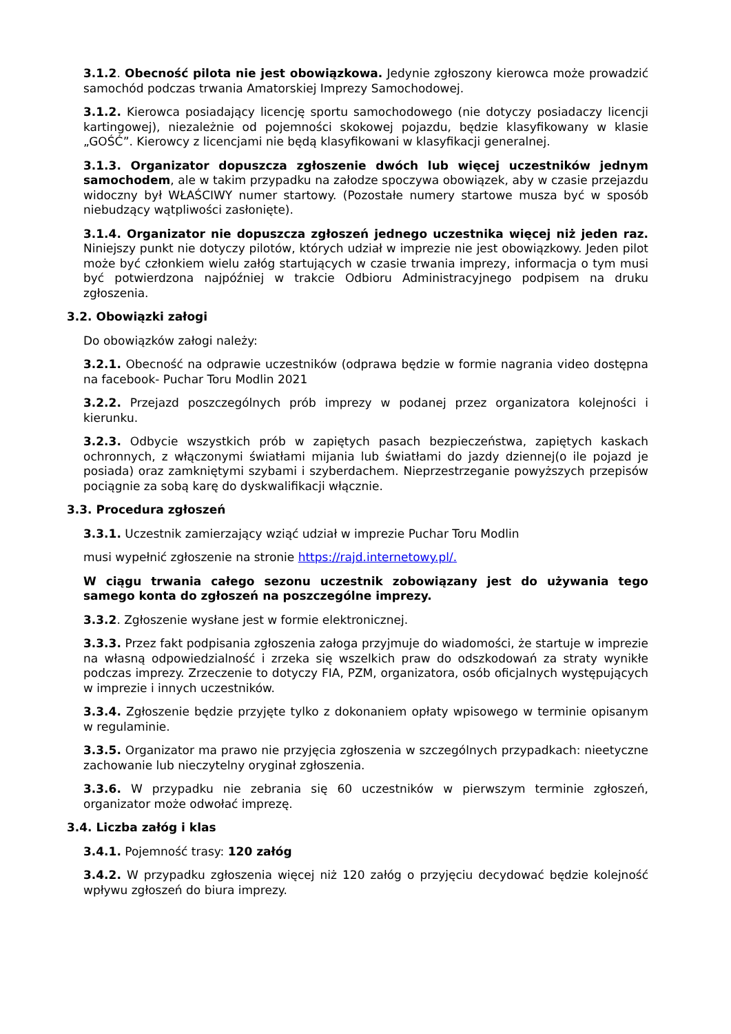3.1.2. Obecność pilota nie jest obowiązkowa. Jedynie zgłoszony kierowca może prowadzić samochód podczas trwania Amatorskiej Imprezy Samochodowej.
3.1.2. Kierowca posiadający licencję sportu samochodowego (nie dotyczy posiadaczy licencji kartingowej), niezależnie od pojemności skokowej pojazdu, będzie klasyfikowany w klasie „GOŚĆ”. Kierowcy z licencjami nie będą klasyfikowani w klasyfikacji generalnej.
3.1.3. Organizator dopuszcza zgłoszenie dwóch lub więcej uczestników jednym samochodem, ale w takim przypadku na załodze spoczywa obowiązek, aby w czasie przejazdu widoczny był WŁAŚCIWY numer startowy. (Pozostałe numery startowe musza być w sposób niebudzący wątpliwości zasłonięte).
3.1.4. Organizator nie dopuszcza zgłoszeń jednego uczestnika więcej niż jeden raz. Niniejszy punkt nie dotyczy pilotów, których udział w imprezie nie jest obowiązkowy. Jeden pilot może być członkiem wielu załóg startujących w czasie trwania imprezy, informacja o tym musi być potwierdzona najpóźniej w trakcie Odbioru Administracyjnego podpisem na druku zgłoszenia.
3.2. Obowiązki załogi
Do obowiązków załogi należy:
3.2.1. Obecność na odprawie uczestników (odprawa będzie w formie nagrania video dostępna na facebook- Puchar Toru Modlin 2021
3.2.2. Przejazd poszczególnych prób imprezy w podanej przez organizatora kolejności i kierunku.
3.2.3. Odbycie wszystkich prób w zapiętych pasach bezpieczeństwa, zapiętych kaskach ochronnych, z włączonymi światłami mijania lub światłami do jazdy dziennej(o ile pojazd je posiada) oraz zamkniętymi szybami i szyberdachem. Nieprzestrzeganie powyższych przepisów pociągnie za sobą karę do dyskwalifikacji włącznie.
3.3. Procedura zgłoszeń
3.3.1. Uczestnik zamierzający wziąć udział w imprezie Puchar Toru Modlin
musi wypełnić zgłoszenie na stronie https://rajd.internetowy.pl/.
W ciągu trwania całego sezonu uczestnik zobowiązany jest do używania tego samego konta do zgłoszeń na poszczególne imprezy.
3.3.2. Zgłoszenie wysłane jest w formie elektronicznej.
3.3.3. Przez fakt podpisania zgłoszenia załoga przyjmuje do wiadomości, że startuje w imprezie na własną odpowiedzialność i zrzeka się wszelkich praw do odszkodowań za straty wynikłe podczas imprezy. Zrzeczenie to dotyczy FIA, PZM, organizatora, osób oficjalnych występujących w imprezie i innych uczestników.
3.3.4. Zgłoszenie będzie przyjęte tylko z dokonaniem opłaty wpisowego w terminie opisanym w regulaminie.
3.3.5. Organizator ma prawo nie przyjęcia zgłoszenia w szczególnych przypadkach: nieetyczne zachowanie lub nieczytelny oryginał zgłoszenia.
3.3.6. W przypadku nie zebrania się 60 uczestników w pierwszym terminie zgłoszeń, organizator może odwołać imprezę.
3.4. Liczba załóg i klas
3.4.1. Pojemność trasy: 120 załóg
3.4.2. W przypadku zgłoszenia więcej niż 120 załóg o przyjęciu decydować będzie kolejność wpływu zgłoszeń do biura imprezy.